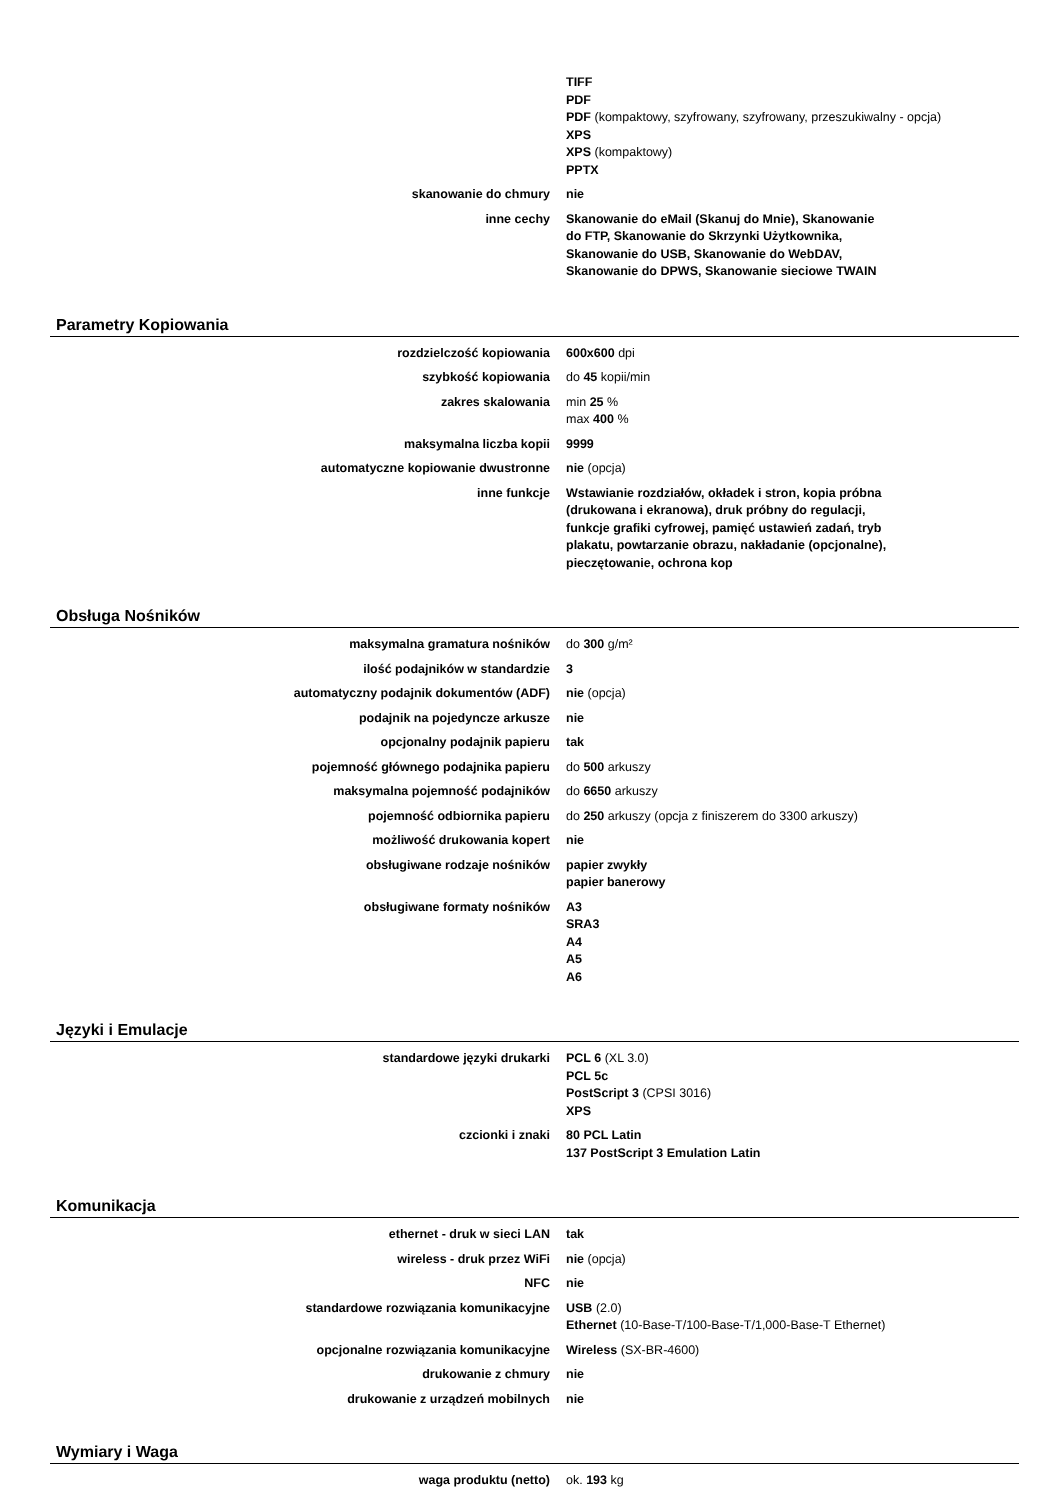| | TIFF PDF PDF (kompaktowy, szyfrowany, szyfrowany, przeszukiwalny - opcja) XPS XPS (kompaktowy) PPTX |
| skanowanie do chmury | nie |
| inne cechy | Skanowanie do eMail (Skanuj do Mnie), Skanowanie do FTP, Skanowanie do Skrzynki Użytkownika, Skanowanie do USB, Skanowanie do WebDAV, Skanowanie do DPWS, Skanowanie sieciowe TWAIN |
Parametry Kopiowania
| rozdzielczość kopiowania | 600x600 dpi |
| szybkość kopiowania | do 45 kopii/min |
| zakres skalowania | min 25 % max 400 % |
| maksymalna liczba kopii | 9999 |
| automatyczne kopiowanie dwustronne | nie (opcja) |
| inne funkcje | Wstawianie rozdziałów, okładek i stron, kopia próbna (drukowana i ekranowa), druk próbny do regulacji, funkcje grafiki cyfrowej, pamięć ustawień zadań, tryb plakatu, powtarzanie obrazu, nakładanie (opcjonalne), pieczętowanie, ochrona kop |
Obsługa Nośników
| maksymalna gramatura nośników | do 300 g/m² |
| ilość podajników w standardzie | 3 |
| automatyczny podajnik dokumentów (ADF) | nie (opcja) |
| podajnik na pojedyncze arkusze | nie |
| opcjonalny podajnik papieru | tak |
| pojemność głównego podajnika papieru | do 500 arkuszy |
| maksymalna pojemność podajników | do 6650 arkuszy |
| pojemność odbiornika papieru | do 250 arkuszy (opcja z finiszerem do 3300 arkuszy) |
| możliwość drukowania kopert | nie |
| obsługiwane rodzaje nośników | papier zwykły papier banerowy |
| obsługiwane formaty nośników | A3 SRA3 A4 A5 A6 |
Języki i Emulacje
| standardowe języki drukarki | PCL 6 (XL 3.0) PCL 5c PostScript 3 (CPSI 3016) XPS |
| czcionki i znaki | 80 PCL Latin 137 PostScript 3 Emulation Latin |
Komunikacja
| ethernet - druk w sieci LAN | tak |
| wireless - druk przez WiFi | nie (opcja) |
| NFC | nie |
| standardowe rozwiązania komunikacyjne | USB (2.0) Ethernet (10-Base-T/100-Base-T/1,000-Base-T Ethernet) |
| opcjonalne rozwiązania komunikacyjne | Wireless (SX-BR-4600) |
| drukowanie z chmury | nie |
| drukowanie z urządzeń mobilnych | nie |
Wymiary i Waga
| waga produktu (netto) | ok. 193 kg |